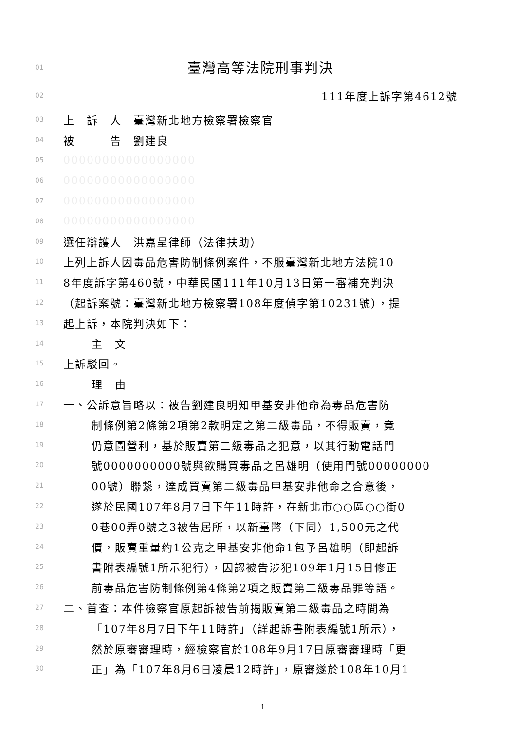01 臺灣高等法院刑事判決
02 111年度上訴字第4612號
03 上　訴　人　臺灣新北地方檢察署檢察官
04 被　　　告　劉建良
05 00000000000000000
06 00000000000000000
07 00000000000000000
08 00000000000000000
09 選任辯護人　洪嘉呈律師（法律扶助）
10 上列上訴人因毒品危害防制條例案件，不服臺灣新北地方法院10
11 8年度訴字第460號，中華民國111年10月13日第一審補充判決
12 （起訴案號：臺灣新北地方檢察署108年度偵字第10231號），提
13 起上訴，本院判決如下：
14 主　文
15 上訴駁回。
16 理　由
17 一、公訴意旨略以：被告劉建良明知甲基安非他命為毒品危害防
18 制條例第2條第2項第2款明定之第二級毒品，不得販賣，竟
19 仍意圖營利，基於販賣第二級毒品之犯意，以其行動電話門
20 號0000000000號與欲購買毒品之呂雄明（使用門號00000000
21 00號）聯繫，達成買賣第二級毒品甲基安非他命之合意後，
22 遂於民國107年8月7日下午11時許，在新北市○○區○○街0
23 0巷00弄0號之3被告居所，以新臺幣（下同）1,500元之代
24 價，販賣重量約1公克之甲基安非他命1包予呂雄明（即起訴
25 書附表編號1所示犯行），因認被告涉犯109年1月15日修正
26 前毒品危害防制條例第4條第2項之販賣第二級毒品罪等語。
27 二、首查：本件檢察官原起訴被告前揭販賣第二級毒品之時間為
28 「107年8月7日下午11時許」（詳起訴書附表編號1所示），
29 然於原審審理時，經檢察官於108年9月17日原審審理時「更
30 正」為「107年8月6日凌晨12時許」，原審遂於108年10月1
1